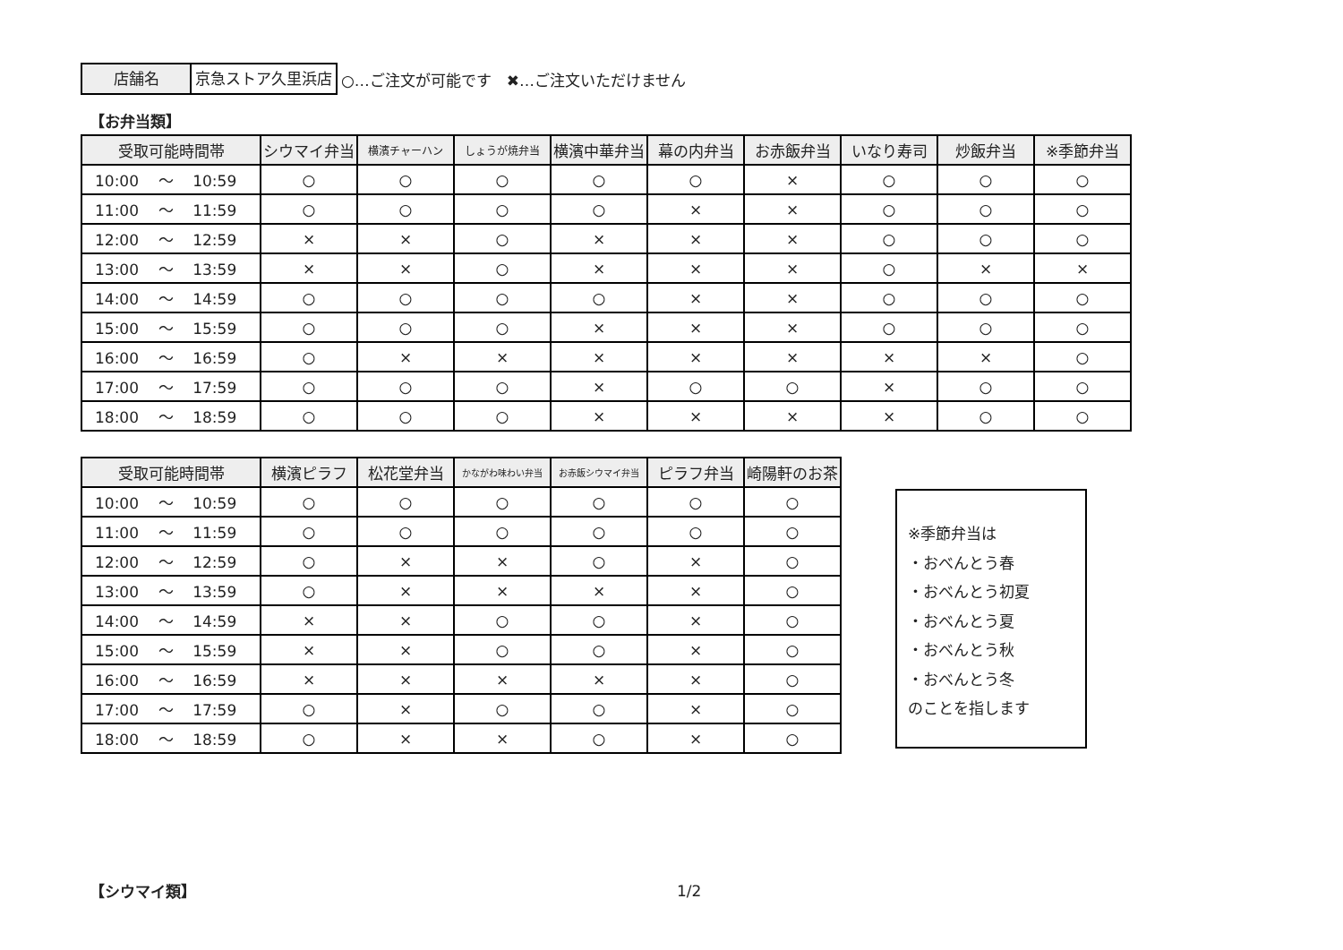店舗名 京急ストア久里浜店
○…ご注文が可能です　✖…ご注文いただけません
【お弁当類】
| 受取可能時間帯 | シウマイ弁当 | 横濱チャーハン | しょうが焼弁当 | 横濱中華弁当 | 幕の内弁当 | お赤飯弁当 | いなり寿司 | 炒飯弁当 | ※季節弁当 |
| --- | --- | --- | --- | --- | --- | --- | --- | --- | --- |
| 10:00 ～ 10:59 | ○ | ○ | ○ | ○ | ○ | × | ○ | ○ | ○ |
| 11:00 ～ 11:59 | ○ | ○ | ○ | ○ | × | × | ○ | ○ | ○ |
| 12:00 ～ 12:59 | × | × | ○ | × | × | × | ○ | ○ | ○ |
| 13:00 ～ 13:59 | × | × | ○ | × | × | × | ○ | × | × |
| 14:00 ～ 14:59 | ○ | ○ | ○ | ○ | × | × | ○ | ○ | ○ |
| 15:00 ～ 15:59 | ○ | ○ | ○ | × | × | × | ○ | ○ | ○ |
| 16:00 ～ 16:59 | ○ | × | × | × | × | × | × | × | ○ |
| 17:00 ～ 17:59 | ○ | ○ | ○ | × | ○ | ○ | × | ○ | ○ |
| 18:00 ～ 18:59 | ○ | ○ | ○ | × | × | × | × | ○ | ○ |
| 受取可能時間帯 | 横濱ピラフ | 松花堂弁当 | かながわ味わい弁当 | お赤飯シウマイ弁当 | ピラフ弁当 | 崎陽軒のお茶 |
| --- | --- | --- | --- | --- | --- | --- |
| 10:00 ～ 10:59 | ○ | ○ | ○ | ○ | ○ | ○ |
| 11:00 ～ 11:59 | ○ | ○ | ○ | ○ | ○ | ○ |
| 12:00 ～ 12:59 | ○ | × | × | ○ | × | ○ |
| 13:00 ～ 13:59 | ○ | × | × | × | × | ○ |
| 14:00 ～ 14:59 | × | × | ○ | ○ | × | ○ |
| 15:00 ～ 15:59 | × | × | ○ | ○ | × | ○ |
| 16:00 ～ 16:59 | × | × | × | × | × | ○ |
| 17:00 ～ 17:59 | ○ | × | ○ | ○ | × | ○ |
| 18:00 ～ 18:59 | ○ | × | × | ○ | × | ○ |
※季節弁当は
・おべんとう春
・おべんとう初夏
・おべんとう夏
・おべんとう秋
・おべんとう冬
のことを指します
【シウマイ類】 1/2